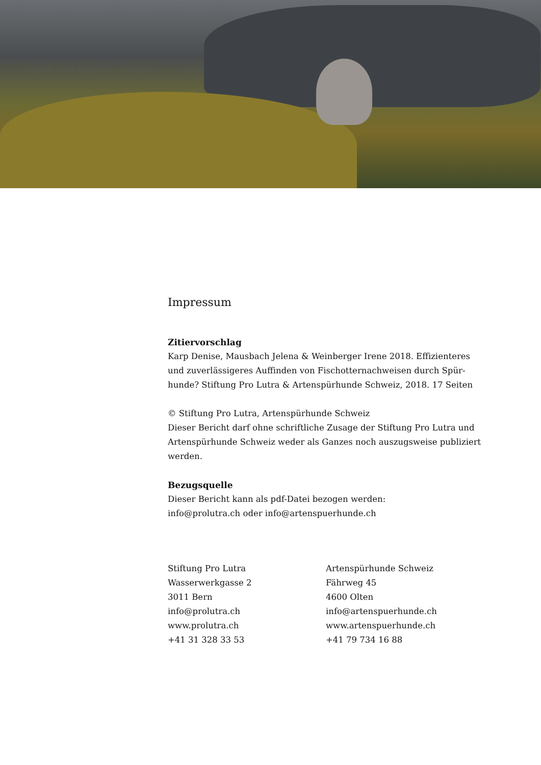Impressum
Zitiervorschlag
Karp Denise, Mausbach Jelena & Weinberger Irene 2018. Effizienteres und zuverlässigeres Auffinden von Fischotternachweisen durch Spür-hunde? Stiftung Pro Lutra & Artenspürhunde Schweiz, 2018. 17 Seiten
© Stiftung Pro Lutra, Artenspürhunde Schweiz
Dieser Bericht darf ohne schriftliche Zusage der Stiftung Pro Lutra und Artenspürhunde Schweiz weder als Ganzes noch auszugsweise publiziert werden.
Bezugsquelle
Dieser Bericht kann als pdf-Datei bezogen werden:
info@prolutra.ch oder info@artenspuerhunde.ch
Stiftung Pro Lutra
Wasserwerkgasse 2
3011 Bern
info@prolutra.ch
www.prolutra.ch
+41 31 328 33 53
Artenspürhunde Schweiz
Fährweg 45
4600 Olten
info@artenspuerhunde.ch
www.artenspuerhunde.ch
+41 79 734 16 88